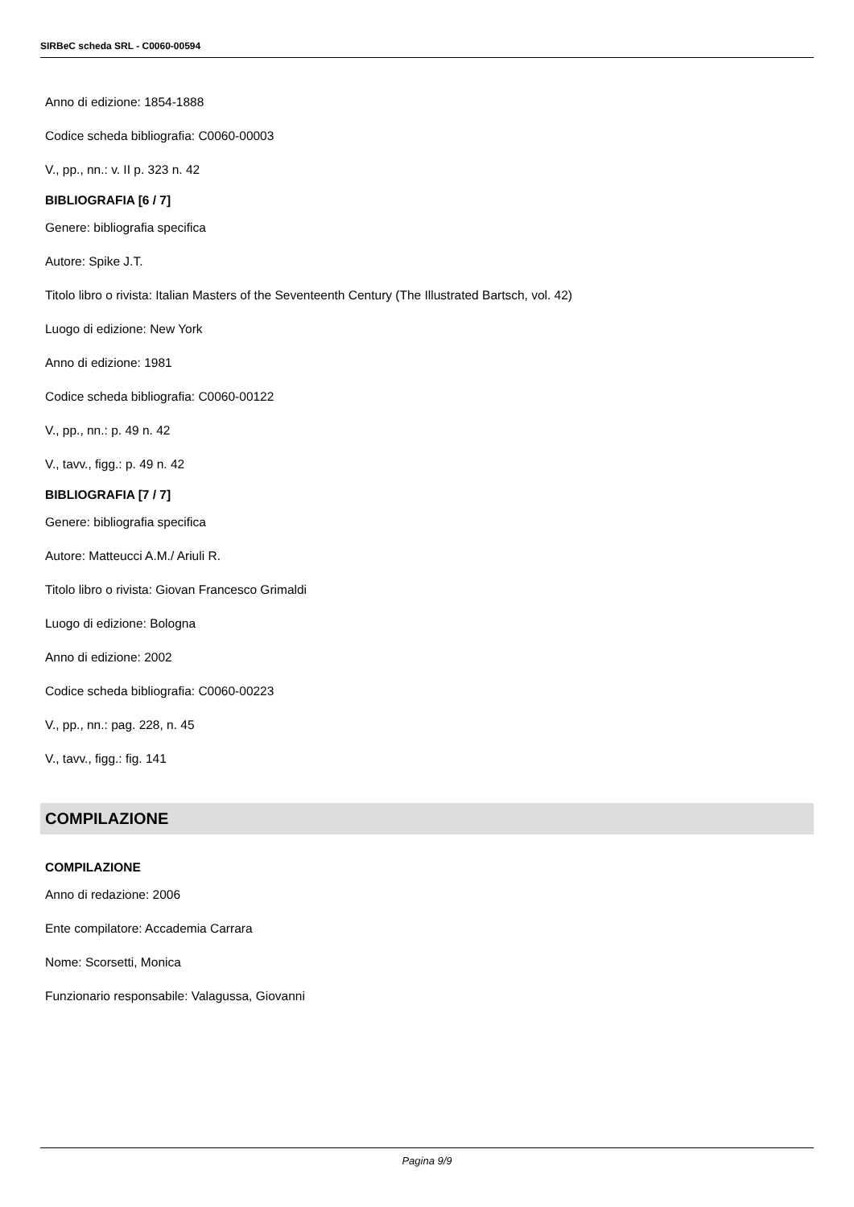SIRBeC scheda SRL - C0060-00594
Anno di edizione: 1854-1888
Codice scheda bibliografia: C0060-00003
V., pp., nn.: v. II p. 323 n. 42
BIBLIOGRAFIA [6 / 7]
Genere: bibliografia specifica
Autore: Spike J.T.
Titolo libro o rivista: Italian Masters of the Seventeenth Century (The Illustrated Bartsch, vol. 42)
Luogo di edizione: New York
Anno di edizione: 1981
Codice scheda bibliografia: C0060-00122
V., pp., nn.: p. 49 n. 42
V., tavv., figg.: p. 49 n. 42
BIBLIOGRAFIA [7 / 7]
Genere: bibliografia specifica
Autore: Matteucci A.M./ Ariuli R.
Titolo libro o rivista: Giovan Francesco Grimaldi
Luogo di edizione: Bologna
Anno di edizione: 2002
Codice scheda bibliografia: C0060-00223
V., pp., nn.: pag. 228, n. 45
V., tavv., figg.: fig. 141
COMPILAZIONE
COMPILAZIONE
Anno di redazione: 2006
Ente compilatore: Accademia Carrara
Nome: Scorsetti, Monica
Funzionario responsabile: Valagussa, Giovanni
Pagina 9/9